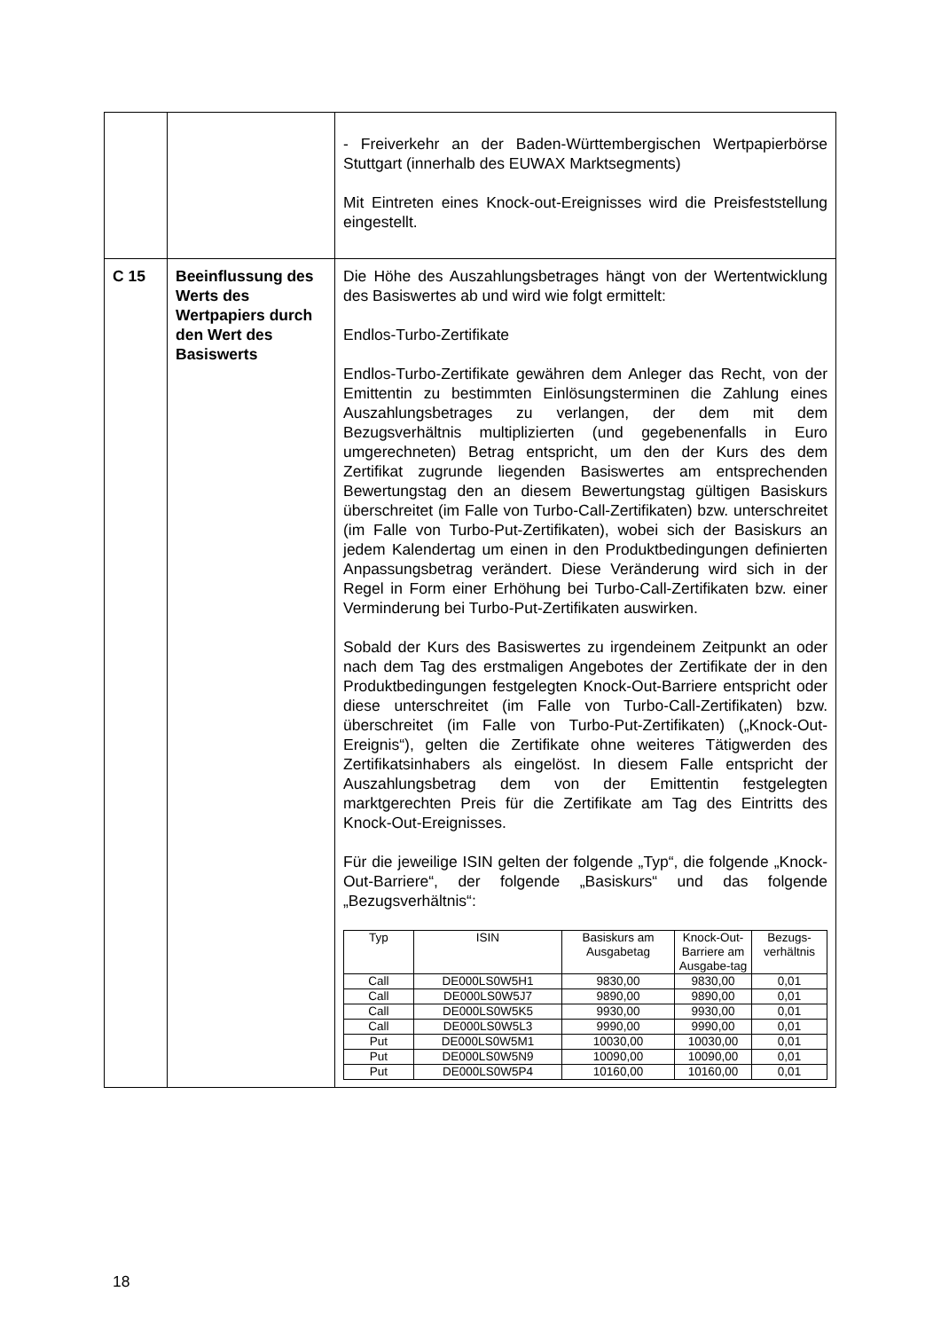| | | - Freiverkehr an der Baden-Württembergischen Wertpapierbörse Stuttgart (innerhalb des EUWAX Marktsegments) Mit Eintreten eines Knock-out-Ereignisses wird die Preisfeststellung eingestellt. |
| C 15 | Beeinflussung des Werts des Wertpapiers durch den Wert des Basiswerts | Die Höhe des Auszahlungsbetrages hängt von der Wertentwicklung des Basiswertes ab und wird wie folgt ermittelt: Endlos-Turbo-Zertifikate Endlos-Turbo-Zertifikate gewähren dem Anleger das Recht, von der Emittentin zu bestimmten Einlösungsterminen die Zahlung eines Auszahlungsbetrages zu verlangen, der dem mit dem Bezugsverhältnis multiplizierten (und gegebenenfalls in Euro umgerechneten) Betrag entspricht, um den der Kurs des dem Zertifikat zugrunde liegenden Basiswertes am entsprechenden Bewertungstag den an diesem Bewertungstag gültigen Basiskurs überschreitet (im Falle von Turbo-Call-Zertifikaten) bzw. unterschreitet (im Falle von Turbo-Put-Zertifikaten), wobei sich der Basiskurs an jedem Kalendertag um einen in den Produktbedingungen definierten Anpassungsbetrag verändert. Diese Veränderung wird sich in der Regel in Form einer Erhöhung bei Turbo-Call-Zertifikaten bzw. einer Verminderung bei Turbo-Put-Zertifikaten auswirken. Sobald der Kurs des Basiswertes zu irgendeinem Zeitpunkt an oder nach dem Tag des erstmaligen Angebotes der Zertifikate der in den Produktbedingungen festgelegten Knock-Out-Barriere entspricht oder diese unterschreitet (im Falle von Turbo-Call-Zertifikaten) bzw. überschreitet (im Falle von Turbo-Put-Zertifikaten) („Knock-Out-Ereignis“), gelten die Zertifikate ohne weiteres Tätigwerden des Zertifikatsinhabers als eingelöst. In diesem Falle entspricht der Auszahlungsbetrag dem von der Emittentin festgelegten marktgerechten Preis für die Zertifikate am Tag des Eintritts des Knock-Out-Ereignisses. Für die jeweilige ISIN gelten der folgende „Typ“, die folgende „Knock-Out-Barriere“, der folgende „Basiskurs“ und das folgende „Bezugsverhältnis“: / Typ / ISIN / Basiskurs am Ausgabetag / Knock-Out-Barriere am Ausgabe-tag / Bezugs-verhältnis / / --- / --- / --- / --- / --- / / Call / DE000LS0W5H1 / 9830,00 / 9830,00 / 0,01 / / Call / DE000LS0W5J7 / 9890,00 / 9890,00 / 0,01 / / Call / DE000LS0W5K5 / 9930,00 / 9930,00 / 0,01 / / Call / DE000LS0W5L3 / 9990,00 / 9990,00 / 0,01 / / Put / DE000LS0W5M1 / 10030,00 / 10030,00 / 0,01 / / Put / DE000LS0W5N9 / 10090,00 / 10090,00 / 0,01 / / Put / DE000LS0W5P4 / 10160,00 / 10160,00 / 0,01 / |
18